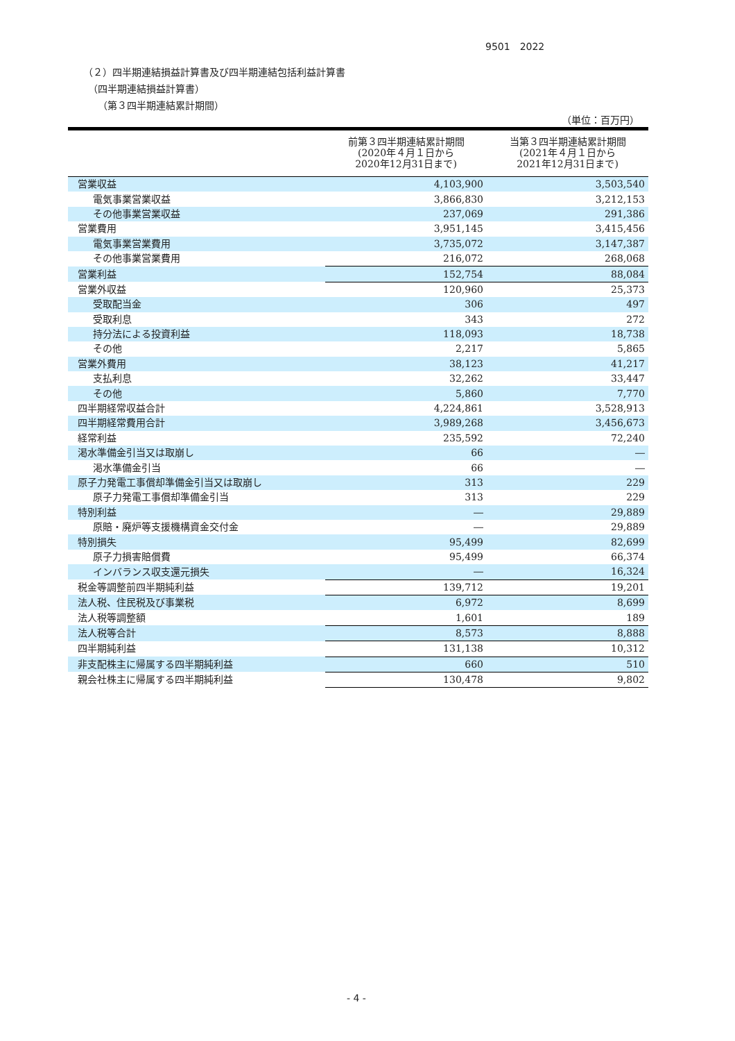9501　2022
（２）四半期連結損益計算書及び四半期連結包括利益計算書
　（四半期連結損益計算書）
　　（第３四半期連結累計期間）
（単位：百万円）
| | 前第３四半期連結累計期間 (2020年４月１日から 2020年12月31日まで) | 当第３四半期連結累計期間 (2021年４月１日から 2021年12月31日まで) |
| --- | --- | --- |
| 営業収益 | 4,103,900 | 3,503,540 |
| 電気事業営業収益 | 3,866,830 | 3,212,153 |
| その他事業営業収益 | 237,069 | 291,386 |
| 営業費用 | 3,951,145 | 3,415,456 |
| 電気事業営業費用 | 3,735,072 | 3,147,387 |
| その他事業営業費用 | 216,072 | 268,068 |
| 営業利益 | 152,754 | 88,084 |
| 営業外収益 | 120,960 | 25,373 |
| 受取配当金 | 306 | 497 |
| 受取利息 | 343 | 272 |
| 持分法による投資利益 | 118,093 | 18,738 |
| その他 | 2,217 | 5,865 |
| 営業外費用 | 38,123 | 41,217 |
| 支払利息 | 32,262 | 33,447 |
| その他 | 5,860 | 7,770 |
| 四半期経常収益合計 | 4,224,861 | 3,528,913 |
| 四半期経常費用合計 | 3,989,268 | 3,456,673 |
| 経常利益 | 235,592 | 72,240 |
| 渇水準備金引当又は取崩し | 66 | ― |
| 渇水準備金引当 | 66 | ― |
| 原子力発電工事償却準備金引当又は取崩し | 313 | 229 |
| 原子力発電工事償却準備金引当 | 313 | 229 |
| 特別利益 | ― | 29,889 |
| 原賠・廃炉等支援機構資金交付金 | ― | 29,889 |
| 特別損失 | 95,499 | 82,699 |
| 原子力損害賠償費 | 95,499 | 66,374 |
| インバランス収支還元損失 | ― | 16,324 |
| 税金等調整前四半期純利益 | 139,712 | 19,201 |
| 法人税、住民税及び事業税 | 6,972 | 8,699 |
| 法人税等調整額 | 1,601 | 189 |
| 法人税等合計 | 8,573 | 8,888 |
| 四半期純利益 | 131,138 | 10,312 |
| 非支配株主に帰属する四半期純利益 | 660 | 510 |
| 親会社株主に帰属する四半期純利益 | 130,478 | 9,802 |
- 4 -